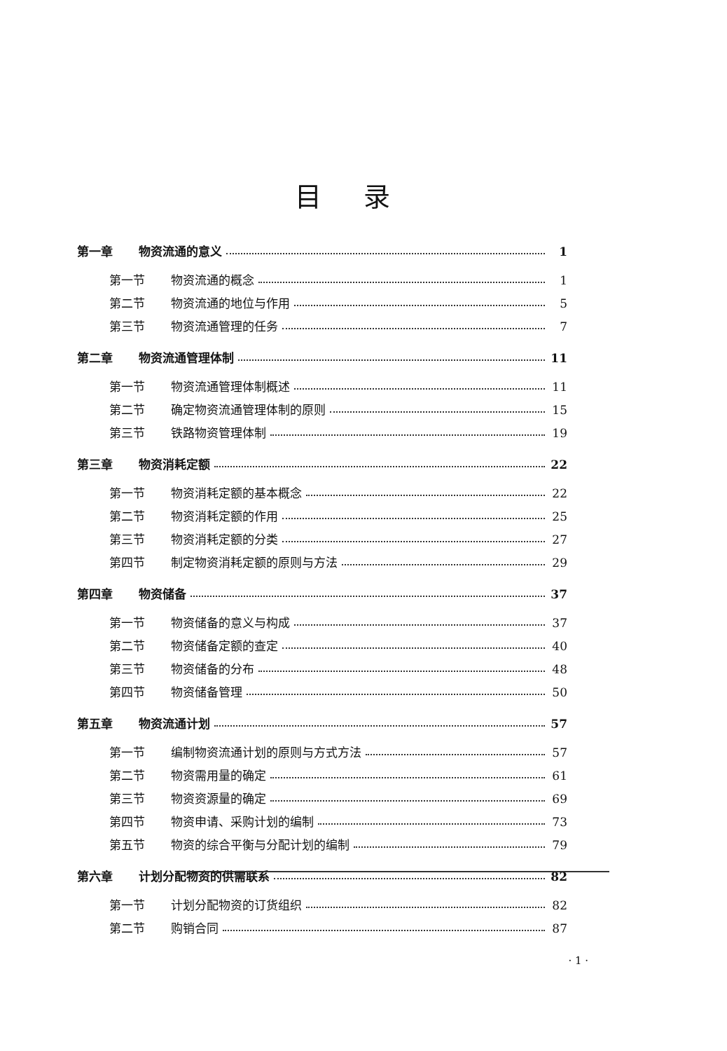目录
第一章 物资流通的意义 1
第一节 物资流通的概念 1
第二节 物资流通的地位与作用 5
第三节 物资流通管理的任务 7
第二章 物资流通管理体制 11
第一节 物资流通管理体制概述 11
第二节 确定物资流通管理体制的原则 15
第三节 铁路物资管理体制 19
第三章 物资消耗定额 22
第一节 物资消耗定额的基本概念 22
第二节 物资消耗定额的作用 25
第三节 物资消耗定额的分类 27
第四节 制定物资消耗定额的原则与方法 29
第四章 物资储备 37
第一节 物资储备的意义与构成 37
第二节 物资储备定额的查定 40
第三节 物资储备的分布 48
第四节 物资储备管理 50
第五章 物资流通计划 57
第一节 编制物资流通计划的原则与方式方法 57
第二节 物资需用量的确定 61
第三节 物资资源量的确定 69
第四节 物资申请、采购计划的编制 73
第五节 物资的综合平衡与分配计划的编制 79
第六章 计划分配物资的供需联系 82
第一节 计划分配物资的订货组织 82
第二节 购销合同 87
· 1 ·